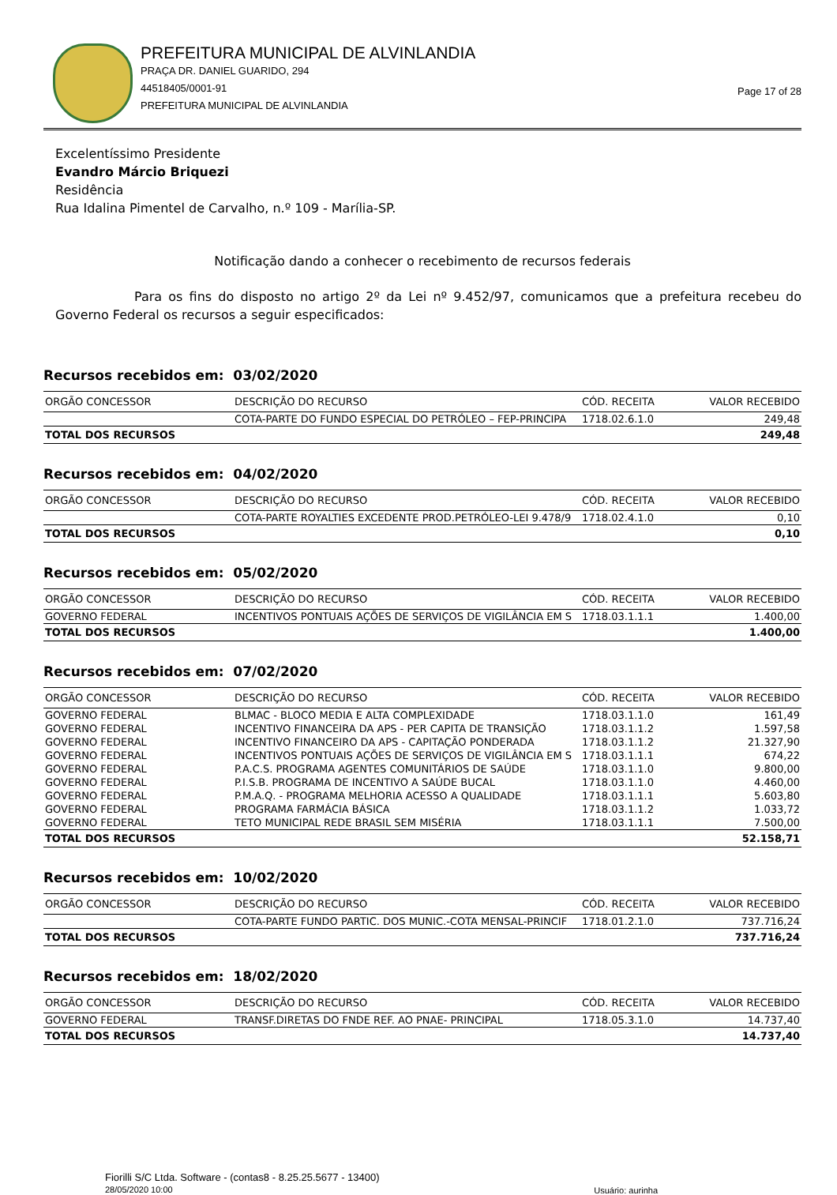PREFEITURA MUNICIPAL DE ALVINLANDIA
PRAÇA DR. DANIEL GUARIDO, 294
44518405/0001-91
PREFEITURA MUNICIPAL DE ALVINLANDIA
Page 17 of 28
Excelentíssimo Presidente
Evandro Márcio Briquezi
Residência
Rua Idalina Pimentel de Carvalho, n.º 109 - Marília-SP.
Notificação dando a conhecer o recebimento de recursos federais
Para os fins do disposto no artigo 2º da Lei nº 9.452/97, comunicamos que a prefeitura recebeu do Governo Federal os recursos a seguir especificados:
Recursos recebidos em: 03/02/2020
| ORGÃO CONCESSOR | DESCRIÇÃO DO RECURSO | CÓD. RECEITA | VALOR RECEBIDO |
| --- | --- | --- | --- |
| | COTA-PARTE DO FUNDO ESPECIAL DO PETRÓLEO – FEP-PRINCIPA | 1718.02.6.1.0 | 249,48 |
| TOTAL DOS RECURSOS | | | 249,48 |
Recursos recebidos em: 04/02/2020
| ORGÃO CONCESSOR | DESCRIÇÃO DO RECURSO | CÓD. RECEITA | VALOR RECEBIDO |
| --- | --- | --- | --- |
| | COTA-PARTE ROYALTIES EXCEDENTE PROD.PETRÓLEO-LEI 9.478/9 | 1718.02.4.1.0 | 0,10 |
| TOTAL DOS RECURSOS | | | 0,10 |
Recursos recebidos em: 05/02/2020
| ORGÃO CONCESSOR | DESCRIÇÃO DO RECURSO | CÓD. RECEITA | VALOR RECEBIDO |
| --- | --- | --- | --- |
| GOVERNO FEDERAL | INCENTIVOS PONTUAIS AÇÕES DE SERVIÇOS DE VIGILÂNCIA EM S | 1718.03.1.1.1 | 1.400,00 |
| TOTAL DOS RECURSOS | | | 1.400,00 |
Recursos recebidos em: 07/02/2020
| ORGÃO CONCESSOR | DESCRIÇÃO DO RECURSO | CÓD. RECEITA | VALOR RECEBIDO |
| --- | --- | --- | --- |
| GOVERNO FEDERAL | BLMAC - BLOCO MEDIA E ALTA COMPLEXIDADE | 1718.03.1.1.0 | 161,49 |
| GOVERNO FEDERAL | INCENTIVO FINANCEIRA DA APS - PER CAPITA DE TRANSIÇÃO | 1718.03.1.1.2 | 1.597,58 |
| GOVERNO FEDERAL | INCENTIVO FINANCEIRO DA APS - CAPITAÇÃO PONDERADA | 1718.03.1.1.2 | 21.327,90 |
| GOVERNO FEDERAL | INCENTIVOS PONTUAIS AÇÕES DE SERVIÇOS DE VIGILÂNCIA EM S | 1718.03.1.1.1 | 674,22 |
| GOVERNO FEDERAL | P.A.C.S. PROGRAMA AGENTES COMUNITÁRIOS DE SAÚDE | 1718.03.1.1.0 | 9.800,00 |
| GOVERNO FEDERAL | P.I.S.B. PROGRAMA DE INCENTIVO A SAÚDE BUCAL | 1718.03.1.1.0 | 4.460,00 |
| GOVERNO FEDERAL | P.M.A.Q. - PROGRAMA MELHORIA ACESSO A QUALIDADE | 1718.03.1.1.1 | 5.603,80 |
| GOVERNO FEDERAL | PROGRAMA FARMÁCIA BÁSICA | 1718.03.1.1.2 | 1.033,72 |
| GOVERNO FEDERAL | TETO MUNICIPAL REDE BRASIL SEM MISÉRIA | 1718.03.1.1.1 | 7.500,00 |
| TOTAL DOS RECURSOS | | | 52.158,71 |
Recursos recebidos em: 10/02/2020
| ORGÃO CONCESSOR | DESCRIÇÃO DO RECURSO | CÓD. RECEITA | VALOR RECEBIDO |
| --- | --- | --- | --- |
| | COTA-PARTE FUNDO PARTIC. DOS MUNIC.-COTA MENSAL-PRINCIF | 1718.01.2.1.0 | 737.716,24 |
| TOTAL DOS RECURSOS | | | 737.716,24 |
Recursos recebidos em: 18/02/2020
| ORGÃO CONCESSOR | DESCRIÇÃO DO RECURSO | CÓD. RECEITA | VALOR RECEBIDO |
| --- | --- | --- | --- |
| GOVERNO FEDERAL | TRANSF.DIRETAS DO FNDE REF. AO PNAE- PRINCIPAL | 1718.05.3.1.0 | 14.737,40 |
| TOTAL DOS RECURSOS | | | 14.737,40 |
Fiorilli S/C Ltda. Software - (contas8 - 8.25.25.5677 - 13400)
28/05/2020 10:00
Usuário: aurinha